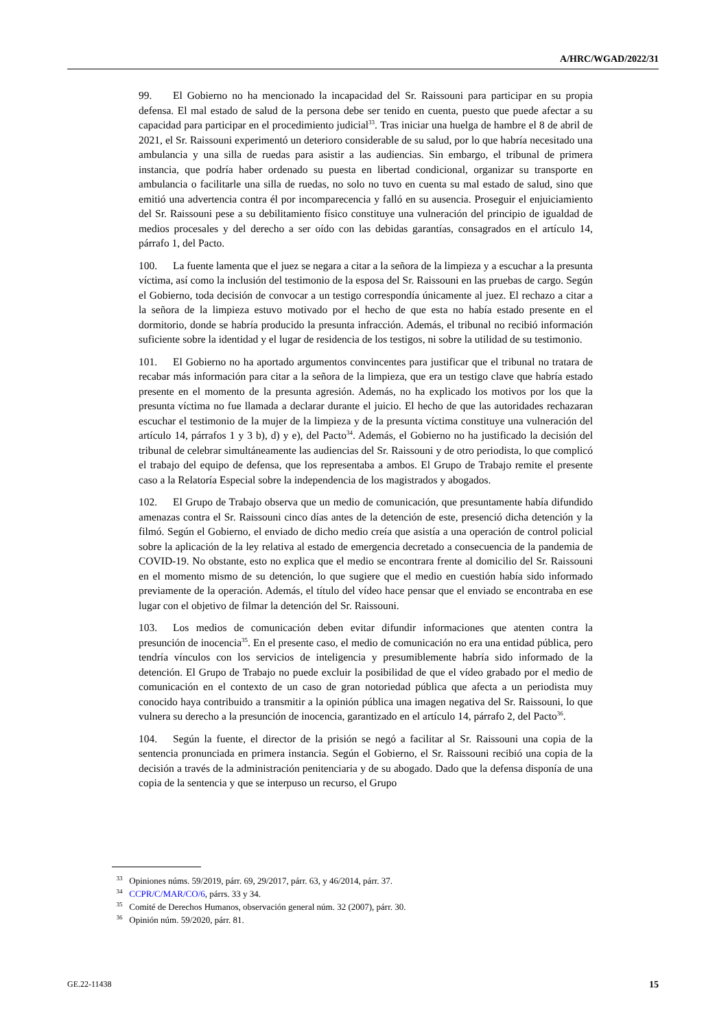A/HRC/WGAD/2022/31
99. El Gobierno no ha mencionado la incapacidad del Sr. Raissouni para participar en su propia defensa. El mal estado de salud de la persona debe ser tenido en cuenta, puesto que puede afectar a su capacidad para participar en el procedimiento judicial<sup>33</sup>. Tras iniciar una huelga de hambre el 8 de abril de 2021, el Sr. Raissouni experimentó un deterioro considerable de su salud, por lo que habría necesitado una ambulancia y una silla de ruedas para asistir a las audiencias. Sin embargo, el tribunal de primera instancia, que podría haber ordenado su puesta en libertad condicional, organizar su transporte en ambulancia o facilitarle una silla de ruedas, no solo no tuvo en cuenta su mal estado de salud, sino que emitió una advertencia contra él por incomparecencia y falló en su ausencia. Proseguir el enjuiciamiento del Sr. Raissouni pese a su debilitamiento físico constituye una vulneración del principio de igualdad de medios procesales y del derecho a ser oído con las debidas garantías, consagrados en el artículo 14, párrafo 1, del Pacto.
100. La fuente lamenta que el juez se negara a citar a la señora de la limpieza y a escuchar a la presunta víctima, así como la inclusión del testimonio de la esposa del Sr. Raissouni en las pruebas de cargo. Según el Gobierno, toda decisión de convocar a un testigo correspondía únicamente al juez. El rechazo a citar a la señora de la limpieza estuvo motivado por el hecho de que esta no había estado presente en el dormitorio, donde se habría producido la presunta infracción. Además, el tribunal no recibió información suficiente sobre la identidad y el lugar de residencia de los testigos, ni sobre la utilidad de su testimonio.
101. El Gobierno no ha aportado argumentos convincentes para justificar que el tribunal no tratara de recabar más información para citar a la señora de la limpieza, que era un testigo clave que habría estado presente en el momento de la presunta agresión. Además, no ha explicado los motivos por los que la presunta víctima no fue llamada a declarar durante el juicio. El hecho de que las autoridades rechazaran escuchar el testimonio de la mujer de la limpieza y de la presunta víctima constituye una vulneración del artículo 14, párrafos 1 y 3 b), d) y e), del Pacto<sup>34</sup>. Además, el Gobierno no ha justificado la decisión del tribunal de celebrar simultáneamente las audiencias del Sr. Raissouni y de otro periodista, lo que complicó el trabajo del equipo de defensa, que los representaba a ambos. El Grupo de Trabajo remite el presente caso a la Relatoría Especial sobre la independencia de los magistrados y abogados.
102. El Grupo de Trabajo observa que un medio de comunicación, que presuntamente había difundido amenazas contra el Sr. Raissouni cinco días antes de la detención de este, presenció dicha detención y la filmó. Según el Gobierno, el enviado de dicho medio creía que asistía a una operación de control policial sobre la aplicación de la ley relativa al estado de emergencia decretado a consecuencia de la pandemia de COVID-19. No obstante, esto no explica que el medio se encontrara frente al domicilio del Sr. Raissouni en el momento mismo de su detención, lo que sugiere que el medio en cuestión había sido informado previamente de la operación. Además, el título del vídeo hace pensar que el enviado se encontraba en ese lugar con el objetivo de filmar la detención del Sr. Raissouni.
103. Los medios de comunicación deben evitar difundir informaciones que atenten contra la presunción de inocencia<sup>35</sup>. En el presente caso, el medio de comunicación no era una entidad pública, pero tendría vínculos con los servicios de inteligencia y presumiblemente habría sido informado de la detención. El Grupo de Trabajo no puede excluir la posibilidad de que el vídeo grabado por el medio de comunicación en el contexto de un caso de gran notoriedad pública que afecta a un periodista muy conocido haya contribuido a transmitir a la opinión pública una imagen negativa del Sr. Raissouni, lo que vulnera su derecho a la presunción de inocencia, garantizado en el artículo 14, párrafo 2, del Pacto<sup>36</sup>.
104. Según la fuente, el director de la prisión se negó a facilitar al Sr. Raissouni una copia de la sentencia pronunciada en primera instancia. Según el Gobierno, el Sr. Raissouni recibió una copia de la decisión a través de la administración penitenciaria y de su abogado. Dado que la defensa disponía de una copia de la sentencia y que se interpuso un recurso, el Grupo
<sup>33</sup> Opiniones núms. 59/2019, párr. 69, 29/2017, párr. 63, y 46/2014, párr. 37.
<sup>34</sup> CCPR/C/MAR/CO/6, párrs. 33 y 34.
<sup>35</sup> Comité de Derechos Humanos, observación general núm. 32 (2007), párr. 30.
<sup>36</sup> Opinión núm. 59/2020, párr. 81.
GE.22-11438 15